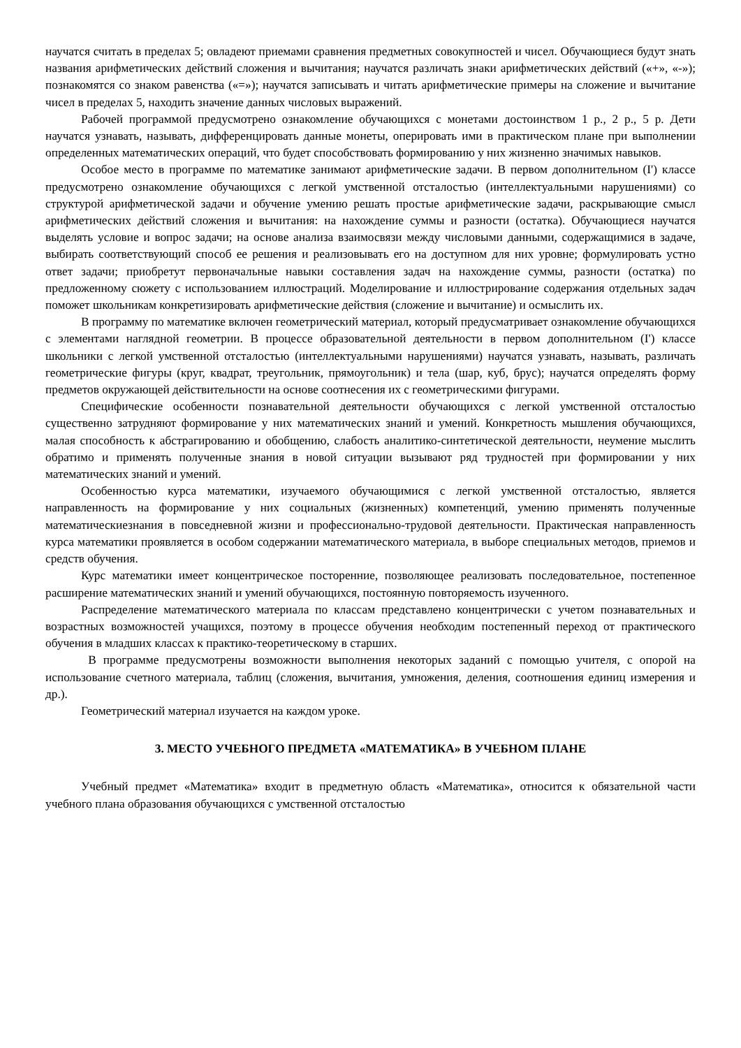научатся считать в пределах 5; овладеют приемами сравнения предметных совокупностей и чисел. Обучающиеся будут знать названия арифметических действий сложения и вычитания; научатся различать знаки арифметических действий («+», «-»); познакомятся со знаком равенства («=»); научатся записывать и читать арифметические примеры на сложение и вычитание чисел в пределах 5, находить значение данных числовых выражений.
Рабочей программой предусмотрено ознакомление обучающихся с монетами достоинством 1 р., 2 р., 5 р. Дети научатся узнавать, называть, дифференцировать данные монеты, оперировать ими в практическом плане при выполнении определенных математических операций, что будет способствовать формированию у них жизненно значимых навыков.
Особое место в программе по математике занимают арифметические задачи. В первом дополнительном (I') классе предусмотрено ознакомление обучающихся с легкой умственной отсталостью (интеллектуальными нарушениями) со структурой арифметической задачи и обучение умению решать простые арифметические задачи, раскрывающие смысл арифметических действий сложения и вычитания: на нахождение суммы и разности (остатка). Обучающиеся научатся выделять условие и вопрос задачи; на основе анализа взаимосвязи между числовыми данными, содержащимися в задаче, выбирать соответствующий способ ее решения и реализовывать его на доступном для них уровне; формулировать устно ответ задачи; приобретут первоначальные навыки составления задач на нахождение суммы, разности (остатка) по предложенному сюжету с использованием иллюстраций. Моделирование и иллюстрирование содержания отдельных задач поможет школьникам конкретизировать арифметические действия (сложение и вычитание) и осмыслить их.
В программу по математике включен геометрический материал, который предусматривает ознакомление обучающихся с элементами наглядной геометрии. В процессе образовательной деятельности в первом дополнительном (I') классе школьники с легкой умственной отсталостью (интеллектуальными нарушениями) научатся узнавать, называть, различать геометрические фигуры (круг, квадрат, треугольник, прямоугольник) и тела (шар, куб, брус); научатся определять форму предметов окружающей действительности на основе соотнесения их с геометрическими фигурами.
Специфические особенности познавательной деятельности обучающихся с легкой умственной отсталостью существенно затрудняют формирование у них математических знаний и умений. Конкретность мышления обучающихся, малая способность к абстрагированию и обобщению, слабость аналитико-синтетической деятельности, неумение мыслить обратимо и применять полученные знания в новой ситуации вызывают ряд трудностей при формировании у них математических знаний и умений.
Особенностью курса математики, изучаемого обучающимися с легкой умственной отсталостью, является направленность на формирование у них социальных (жизненных) компетенций, умению применять полученные математическиезнания в повседневной жизни и профессионально-трудовой деятельности. Практическая направленность курса математики проявляется в особом содержании математического материала, в выборе специальных методов, приемов и средств обучения.
Курс математики имеет концентрическое посторенние, позволяющее реализовать последовательное, постепенное расширение математических знаний и умений обучающихся, постоянную повторяемость изученного.
Распределение математического материала по классам представлено концентрически с учетом познавательных и возрастных возможностей учащихся, поэтому в процессе обучения необходим постепенный переход от практического обучения в младших классах к практико-теоретическому в старших.
В программе предусмотрены возможности выполнения некоторых заданий с помощью учителя, с опорой на использование счетного материала, таблиц (сложения, вычитания, умножения, деления, соотношения единиц измерения и др.).
Геометрический материал изучается на каждом уроке.
3. МЕСТО УЧЕБНОГО ПРЕДМЕТА «МАТЕМАТИКА» В УЧЕБНОМ ПЛАНЕ
Учебный предмет «Математика» входит в предметную область «Математика», относится к обязательной части учебного плана образования обучающихся с умственной отсталостью